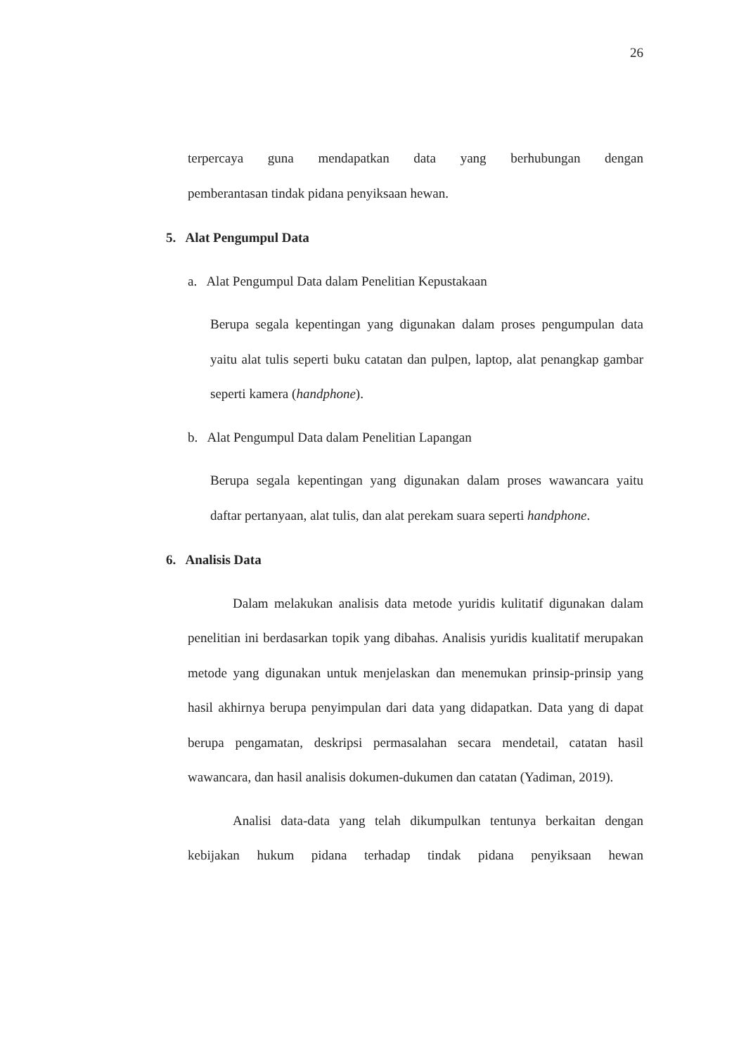26
terpercaya guna mendapatkan data yang berhubungan dengan
pemberantasan tindak pidana penyiksaan hewan.
5. Alat Pengumpul Data
a. Alat Pengumpul Data dalam Penelitian Kepustakaan
Berupa segala kepentingan yang digunakan dalam proses pengumpulan data yaitu alat tulis seperti buku catatan dan pulpen, laptop, alat penangkap gambar seperti kamera (handphone).
b. Alat Pengumpul Data dalam Penelitian Lapangan
Berupa segala kepentingan yang digunakan dalam proses wawancara yaitu daftar pertanyaan, alat tulis, dan alat perekam suara seperti handphone.
6. Analisis Data
Dalam melakukan analisis data metode yuridis kulitatif digunakan dalam penelitian ini berdasarkan topik yang dibahas. Analisis yuridis kualitatif merupakan metode yang digunakan untuk menjelaskan dan menemukan prinsip-prinsip yang hasil akhirnya berupa penyimpulan dari data yang didapatkan. Data yang di dapat berupa pengamatan, deskripsi permasalahan secara mendetail, catatan hasil wawancara, dan hasil analisis dokumen-dukumen dan catatan (Yadiman, 2019).
Analisi data-data yang telah dikumpulkan tentunya berkaitan dengan kebijakan hukum pidana terhadap tindak pidana penyiksaan hewan